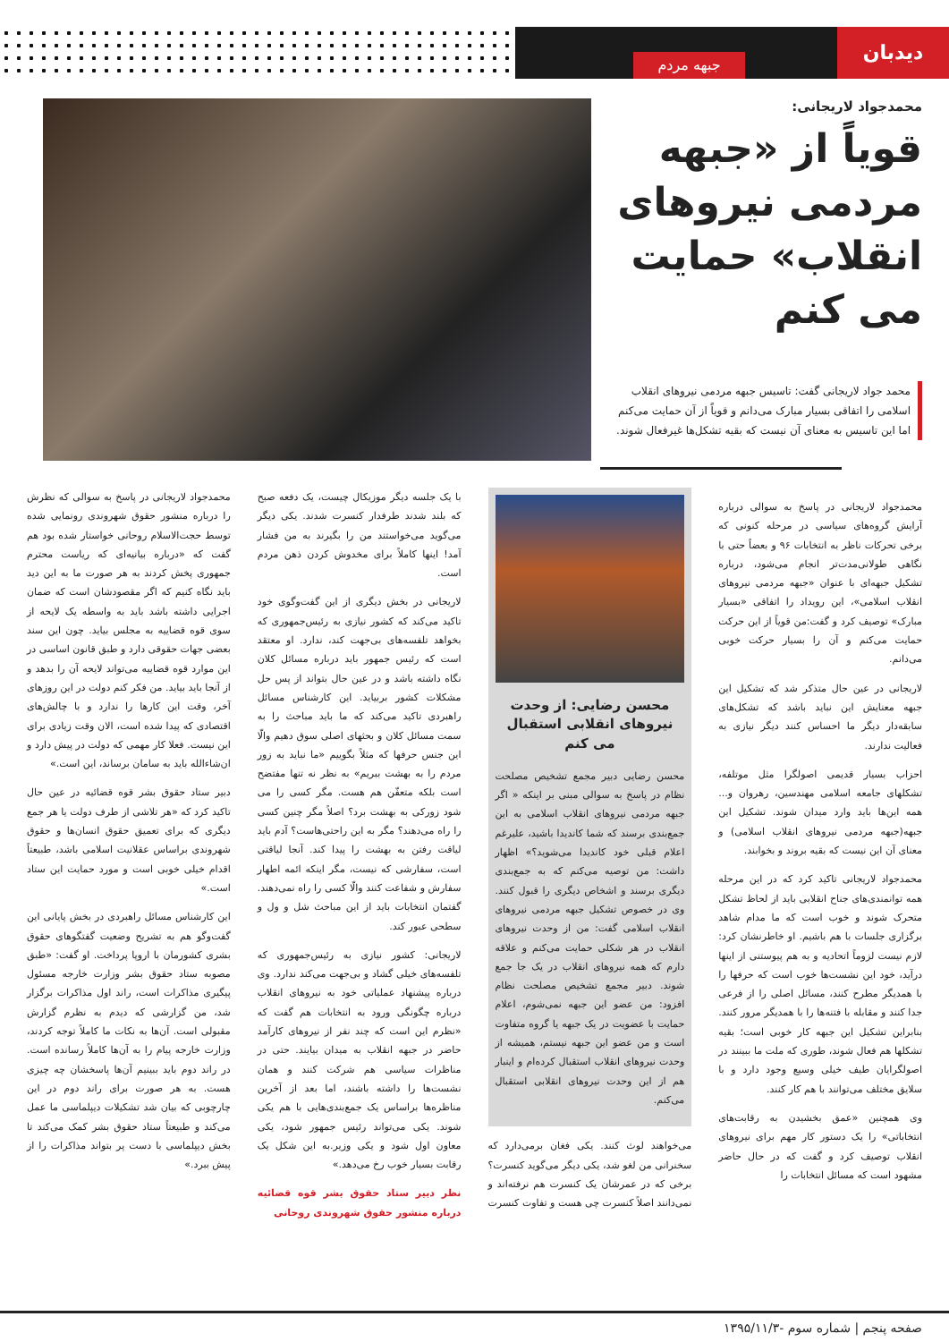دیدبان
جبهه مردم
محمدجواد لاریجانی:
قویاً از «جبهه مردمی نیروهای انقلاب» حمایت می کنم
محمد جواد لاریجانی گفت: تاسیس جبهه مردمی نیروهای انقلاب اسلامی را اتفاقی بسیار مبارک می‌دانم و قویاً از آن حمایت می‌کنم اما این تاسیس به معنای آن نیست که بقیه تشکل‌ها غیرفعال شوند.
محمدجواد لاریجانی در پاسخ به سوالی درباره آرایش گروه‌های سیاسی در مرحله کنونی که برخی تحرکات ناظر به انتخابات ۹۶ و بعضاً حتی با نگاهی طولانی‌مدت‌تر انجام می‌شود، درباره تشکیل جبهه‌ای با عنوان «جبهه مردمی نیروهای انقلاب اسلامی»، این رویداد را اتفاقی «بسیار مبارک» توصیف کرد و گفت:من قویاً از این حرکت حمایت می‌کنم و آن را بسیار حرکت خوبی می‌دانم.
لاریجانی در عین حال متذکر شد که تشکیل این جبهه معنایش این نباید باشد که تشکل‌های سابقه‌دار دیگر ما احساس کنند دیگر نیازی به فعالیت ندارند.
احزاب بسیار قدیمی اصولگرا مثل موتلفه، تشکلهای جامعه اسلامی مهندسین، رهروان و... همه این‌ها باید وارد میدان شوند. تشکیل این جبهه(جبهه مردمی نیروهای انقلاب اسلامی) و معنای آن این نیست که بقیه بروند و بخوابند.
محمدجواد لاریجانی تاکید کرد که در این مرحله همه توانمندی‌های جناح انقلابی باید از لحاظ تشکل متحرک شوند و خوب است که ما مدام شاهد برگزاری جلسات با هم باشیم. او خاطرنشان کرد: لازم نیست لزوماً اتحادیه و به هم پیوستنی از اینها درآید، خود این نشست‌ها خوب است که حرفها را با همدیگر مطرح کنند، مسائل اصلی را از فرعی جدا کنند و مقابله با فتنه‌ها را با همدیگر مرور کنند. بنابراین تشکیل این جبهه کار خوبی است؛ بقیه تشکلها هم فعال شوند، طوری که ملت ما ببینند در اصولگرایان طیف خیلی وسیع وجود دارد و با سلایق مختلف می‌توانند با هم کار کنند.
وی همچنین «عمق بخشیدن به رقابت‌های انتخاباتی» را یک دستور کار مهم برای نیروهای انقلاب توصیف کرد و گفت که در حال حاضر مشهود است که مسائل انتخابات را
محسن رضایی: از وحدت نیروهای انقلابی استقبال می کنم
محسن رضایی دبیر مجمع تشخیص مصلحت نظام در پاسخ به سوالی مبنی بر اینکه « اگر جبهه مردمی نیروهای انقلاب اسلامی به این جمع‌بندی برسند که شما کاندیدا باشید، علیرغم اعلام قبلی خود کاندیدا می‌شوید؟» اظهار داشت: من توصیه می‌کنم که به جمع‌بندی دیگری برسند و اشخاص دیگری را قبول کنند. وی در خصوص تشکیل جبهه مردمی نیروهای انقلاب اسلامی گفت: من از وحدت نیروهای انقلاب در هر شکلی حمایت می‌کنم و علاقه دارم که همه نیروهای انقلاب در یک جا جمع شوند. دبیر مجمع تشخیص مصلحت نظام افزود: من عضو این جبهه نمی‌شوم، اعلام حمایت با عضویت در یک جبهه یا گروه متفاوت است و من عضو این جبهه نیستم، همیشه از وحدت نیروهای انقلاب استقبال کرده‌ام و اینبار هم از این وحدت نیروهای انقلابی استقبال می‌کنم.
می‌خواهند لوث کنند. یکی فغان برمی‌دارد که سخنرانی من لغو شد، یکی دیگر می‌گوید کنسرت؟ برخی که در عمرشان یک کنسرت هم نرفته‌اند و نمی‌دانند اصلاً کنسرت چی هست و تفاوت کنسرت با یک جلسه دیگر موزیکال چیست، یک دفعه صبح که بلند شدند طرفدار کنسرت شدند. یکی دیگر می‌گوید می‌خواستند من را بگیرند به من فشار آمد! اینها کاملاً برای مخدوش کردن ذهن مردم است.
لاریجانی در بخش دیگری از این گفت‌وگوی خود تاکید می‌کند که کشور نیازی به رئیس‌جمهوری که بخواهد تلفسه‌های بی‌جهت کند، ندارد. او معتقد است که رئیس جمهور باید درباره مسائل کلان نگاه داشته باشد و در عین حال بتواند از پس حل مشکلات کشور بربیاید. این کارشناس مسائل راهبردی تاکید می‌کند که ما باید مباحث را به سمت مسائل کلان و بحثهای اصلی سوق دهیم والّا این جنس حرفها که مثلاً بگوییم «ما نباید به زور مردم را به بهشت ببریم» به نظر نه تنها مفتضح است بلکه متعفّن هم هست. مگر کسی را می شود زورکی به بهشت برد؟ اصلاً مگر چنین کسی را راه می‌دهند؟ مگر به این راحتی‌هاست؟ آدم باید لیاقت رفتن به بهشت را پیدا کند. آنجا لیاقتی است، سفارشی که نیست، مگر اینکه ائمه اطهار سفارش و شفاعت کنند والّا کسی را راه نمی‌دهند. گفتمان انتخابات باید از این مباحث شل و ول و سطحی عبور کند.
لاریجانی: کشور نیازی به رئیس‌جمهوری که تلفسه‌های خیلی گشاد و بی‌جهت می‌کند ندارد. وی درباره پیشنهاد عملیاتی خود به نیروهای انقلاب درباره چگونگی ورود به انتخابات هم گفت که «نظرم این است که چند نفر از نیروهای کارآمد حاضر در جبهه انقلاب به میدان بیایند. حتی در مناظرات سیاسی هم شرکت کنند و همان نشست‌ها را داشته باشند، اما بعد از آخرین مناظره‌ها براساس یک جمع‌بندی‌هایی با هم یکی شوند. یکی می‌تواند رئیس جمهور شود، یکی معاون اول شود و یکی وزیر.به این شکل یک رقابت بسیار خوب رخ می‌دهد.»
نظر دبیر ستاد حقوق بشر قوه قضائیه درباره منشور حقوق شهروندی روحانی
محمدجواد لاریجانی در پاسخ به سوالی که نظرش را درباره منشور حقوق شهروندی رونمایی شده توسط حجت‌الاسلام روحانی خواستار شده بود هم گفت که «درباره بیانیه‌ای که ریاست محترم جمهوری پخش کردند به هر صورت ما به این دید باید نگاه کنیم که اگر مقصودشان است که ضمان اجرایی داشته باشد باید به واسطه یک لایحه از سوی قوه قضاییه به مجلس بیاید. چون این سند بعضی جهات حقوقی دارد و طبق قانون اساسی در این موارد قوه قضاییه می‌تواند لایحه آن را بدهد و از آنجا باید بیاید. من فکر کنم دولت در این روزهای آخر، وقت این کارها را ندارد و با چالش‌های اقتصادی که پیدا شده است، الان وقت زیادی برای این نیست. فعلا کار مهمی که دولت در پیش دارد و ان‌شاءالله باید به سامان برساند، این است.»
دبیر ستاد حقوق بشر قوه قضائیه در عین حال تاکید کرد که «هر تلاشی از طرف دولت یا هر جمع دیگری که برای تعمیق حقوق انسان‌ها و حقوق شهروندی براساس عقلانیت اسلامی باشد، طبیعتاً اقدام خیلی خوبی است و مورد حمایت این ستاد است.»
این کارشناس مسائل راهبردی در بخش پایانی این گفت‌وگو هم به تشریح وضعیت گفتگوهای حقوق بشری کشورمان با اروپا پرداخت. او گفت: «طبق مصوبه ستاد حقوق بشر وزارت خارجه مسئول پیگیری مذاکرات است، راند اول مذاکرات برگزار شد، من گزارشی که دیدم به نظرم گزارش مقبولی است. آن‌ها به نکات ما کاملاً توجه کردند، وزارت خارجه پیام را به آن‌ها کاملاً رسانده است. در راند دوم باید ببینیم آن‌ها پاسخشان چه چیزی هست. به هر صورت برای راند دوم در این چارچوبی که بیان شد تشکیلات دیپلماسی ما عمل می‌کند و طبیعتاً ستاد حقوق بشر کمک می‌کند تا بخش دیپلماسی با دست پر بتواند مذاکرات را از پیش ببرد.»
صفحه پنجم | شماره سوم -۱۳۹۵/۱۱/۳